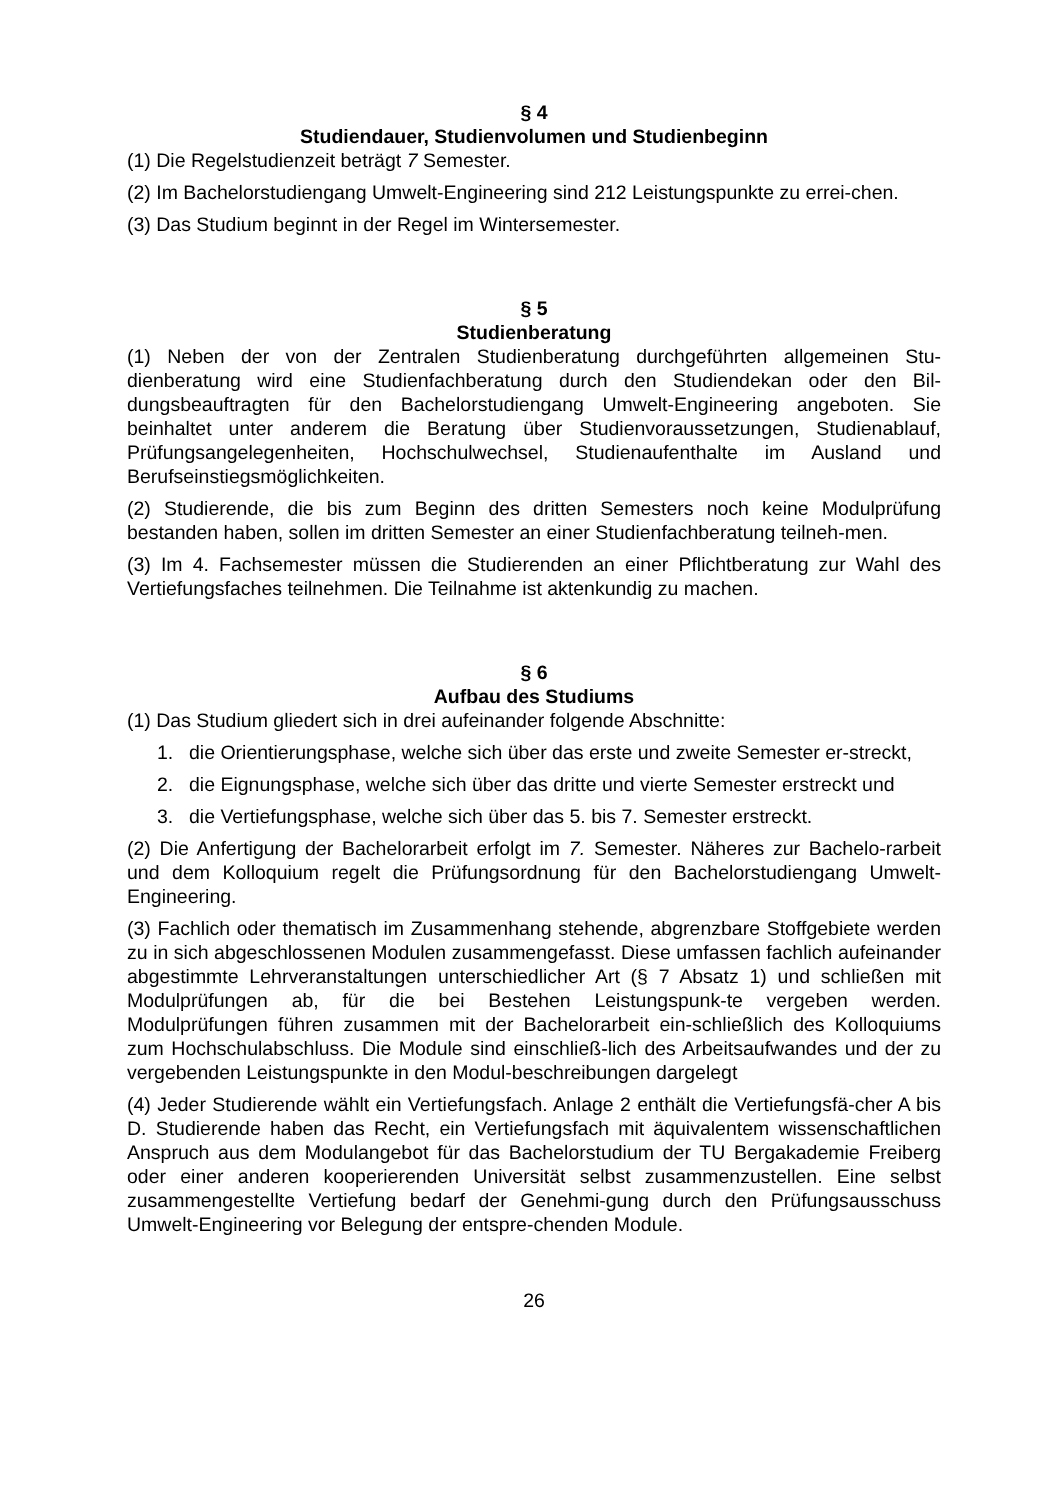§ 4
Studiendauer, Studienvolumen und Studienbeginn
(1) Die Regelstudienzeit beträgt 7 Semester.
(2) Im Bachelorstudiengang Umwelt-Engineering sind 212 Leistungspunkte zu errei-chen.
(3) Das Studium beginnt in der Regel im Wintersemester.
§ 5
Studienberatung
(1) Neben der von der Zentralen Studienberatung durchgeführten allgemeinen Stu-dienberatung wird eine Studienfachberatung durch den Studiendekan oder den Bil-dungsbeauftragten für den Bachelorstudiengang Umwelt-Engineering angeboten. Sie beinhaltet unter anderem die Beratung über Studienvoraussetzungen, Studienablauf, Prüfungsangelegenheiten, Hochschulwechsel, Studienaufenthalte im Ausland und Berufseinstiegsmöglichkeiten.
(2) Studierende, die bis zum Beginn des dritten Semesters noch keine Modulprüfung bestanden haben, sollen im dritten Semester an einer Studienfachberatung teilneh-men.
(3) Im 4. Fachsemester müssen die Studierenden an einer Pflichtberatung zur Wahl des Vertiefungsfaches teilnehmen. Die Teilnahme ist aktenkundig zu machen.
§ 6
Aufbau des Studiums
(1) Das Studium gliedert sich in drei aufeinander folgende Abschnitte:
1. die Orientierungsphase, welche sich über das erste und zweite Semester er-streckt,
2. die Eignungsphase, welche sich über das dritte und vierte Semester erstreckt und
3. die Vertiefungsphase, welche sich über das 5. bis 7. Semester erstreckt.
(2) Die Anfertigung der Bachelorarbeit erfolgt im 7. Semester. Näheres zur Bachelo-rarbeit und dem Kolloquium regelt die Prüfungsordnung für den Bachelorstudiengang Umwelt-Engineering.
(3) Fachlich oder thematisch im Zusammenhang stehende, abgrenzbare Stoffgebiete werden zu in sich abgeschlossenen Modulen zusammengefasst. Diese umfassen fachlich aufeinander abgestimmte Lehrveranstaltungen unterschiedlicher Art (§ 7 Absatz 1) und schließen mit Modulprüfungen ab, für die bei Bestehen Leistungspunk-te vergeben werden. Modulprüfungen führen zusammen mit der Bachelorarbeit ein-schließlich des Kolloquiums zum Hochschulabschluss. Die Module sind einschließ-lich des Arbeitsaufwandes und der zu vergebenden Leistungspunkte in den Modul-beschreibungen dargelegt
(4) Jeder Studierende wählt ein Vertiefungsfach. Anlage 2 enthält die Vertiefungsfä-cher A bis D. Studierende haben das Recht, ein Vertiefungsfach mit äquivalentem wissenschaftlichen Anspruch aus dem Modulangebot für das Bachelorstudium der TU Bergakademie Freiberg oder einer anderen kooperierenden Universität selbst zusammenzustellen. Eine selbst zusammengestellte Vertiefung bedarf der Genehmi-gung durch den Prüfungsausschuss Umwelt-Engineering vor Belegung der entspre-chenden Module.
26